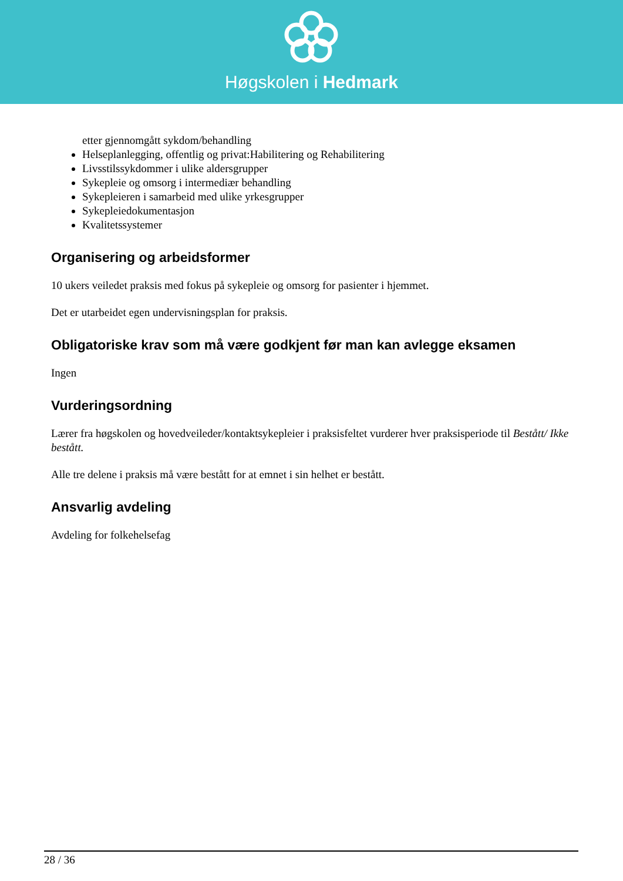Høgskolen i Hedmark
etter gjennomgått sykdom/behandling
Helseplanlegging, offentlig og privat:Habilitering og Rehabilitering
Livsstilssykdommer i ulike aldersgrupper
Sykepleie og omsorg i intermediær behandling
Sykepleieren i samarbeid med ulike yrkesgrupper
Sykepleiedokumentasjon
Kvalitetssystemer
Organisering og arbeidsformer
10 ukers veiledet praksis med fokus på sykepleie og omsorg for pasienter i hjemmet.
Det er utarbeidet egen undervisningsplan for praksis.
Obligatoriske krav som må være godkjent før man kan avlegge eksamen
Ingen
Vurderingsordning
Lærer fra høgskolen og hovedveileder/kontaktsykepleier i praksisfeltet vurderer hver praksisperiode til Bestått/ Ikke bestått.
Alle tre delene i praksis må være bestått for at emnet i sin helhet er bestått.
Ansvarlig avdeling
Avdeling for folkehelsefag
28 / 36